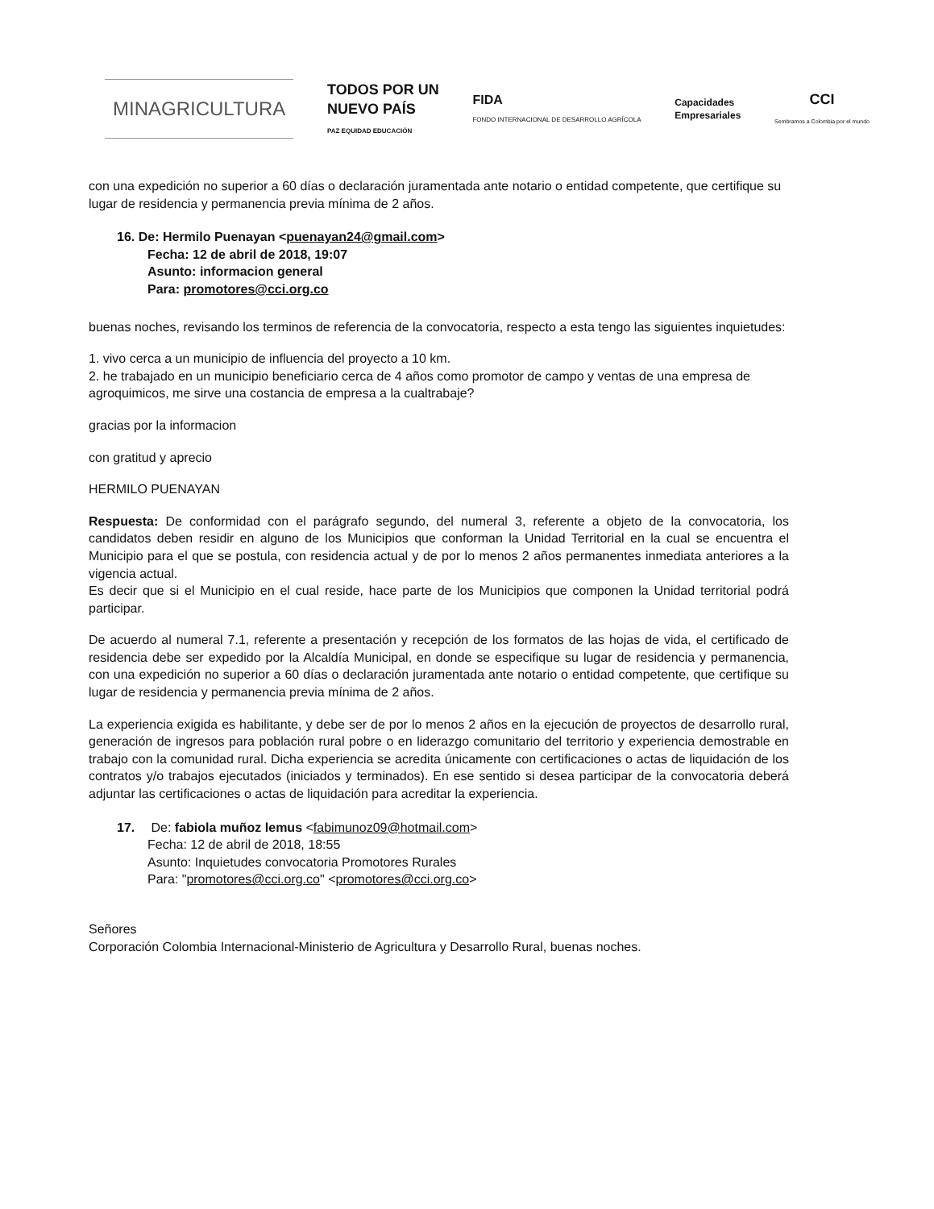MINAGRICULTURA
TODOS POR UN
NUEVO PAÍS
PAZ EQUIDAD EDUCACIÓN
FIDA
FONDO INTERNACIONAL DE DESARROLLO AGRÍCOLA
Capacidades
Empresariales
CCI
Sembramos a Colombia por el mundo
con una expedición no superior a 60 días o declaración juramentada ante notario o entidad competente, que certifique su lugar de residencia y permanencia previa mínima de 2 años.
16. De: Hermilo Puenayan <puenayan24@gmail.com>
Fecha: 12 de abril de 2018, 19:07
Asunto: informacion general
Para: promotores@cci.org.co
buenas noches, revisando los terminos de referencia de la convocatoria, respecto a esta tengo las siguientes inquietudes:
1. vivo cerca a un municipio de influencia del proyecto a 10 km.
2. he trabajado en un municipio beneficiario cerca de 4 años como promotor de campo y ventas de una empresa de agroquimicos, me sirve una costancia de empresa a la cualtrabaje?
gracias por la informacion
con gratitud y aprecio
HERMILO PUENAYAN
Respuesta: De conformidad con el parágrafo segundo, del numeral 3, referente a objeto de la convocatoria, los candidatos deben residir en alguno de los Municipios que conforman la Unidad Territorial en la cual se encuentra el Municipio para el que se postula, con residencia actual y de por lo menos 2 años permanentes inmediata anteriores a la vigencia actual.
Es decir que si el Municipio en el cual reside, hace parte de los Municipios que componen la Unidad territorial podrá participar.
De acuerdo al numeral 7.1, referente a presentación y recepción de los formatos de las hojas de vida, el certificado de residencia debe ser expedido por la Alcaldía Municipal, en donde se especifique su lugar de residencia y permanencia, con una expedición no superior a 60 días o declaración juramentada ante notario o entidad competente, que certifique su lugar de residencia y permanencia previa mínima de 2 años.
La experiencia exigida es habilitante, y debe ser de por lo menos 2 años en la ejecución de proyectos de desarrollo rural, generación de ingresos para población rural pobre o en liderazgo comunitario del territorio y experiencia demostrable en trabajo con la comunidad rural. Dicha experiencia se acredita únicamente con certificaciones o actas de liquidación de los contratos y/o trabajos ejecutados (iniciados y terminados). En ese sentido si desea participar de la convocatoria deberá adjuntar las certificaciones o actas de liquidación para acreditar la experiencia.
17. De: fabiola muñoz lemus <fabimunoz09@hotmail.com>
Fecha: 12 de abril de 2018, 18:55
Asunto: Inquietudes convocatoria Promotores Rurales
Para: "promotores@cci.org.co" <promotores@cci.org.co>
Señores
Corporación Colombia Internacional-Ministerio de Agricultura y Desarrollo Rural, buenas noches.